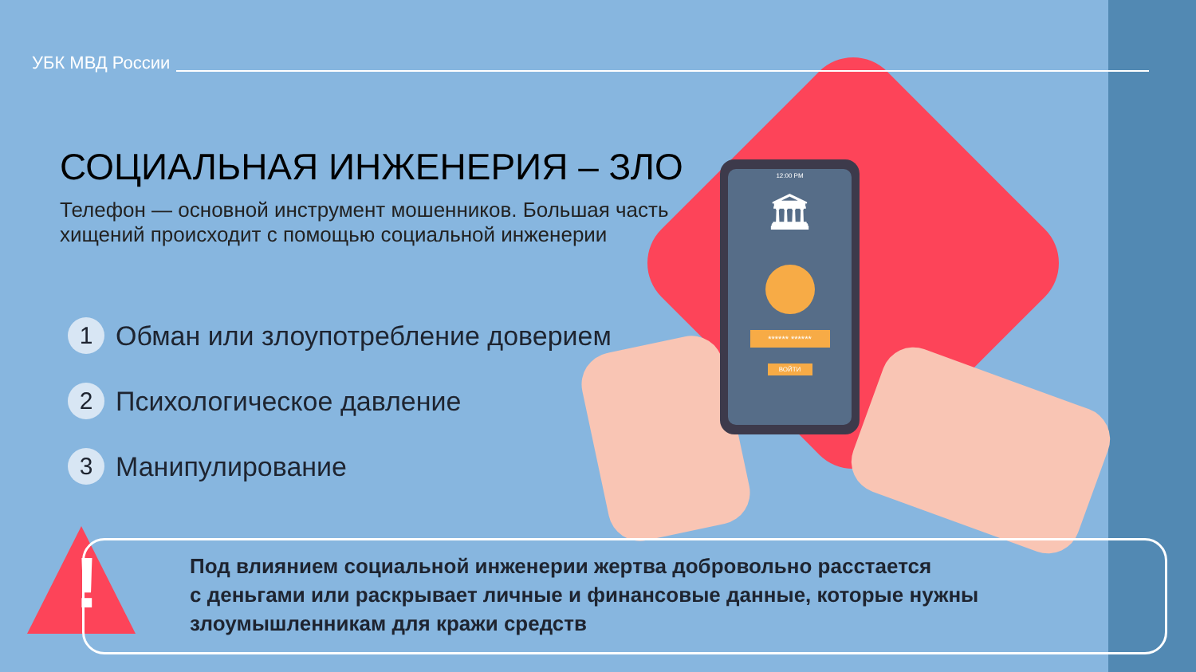12:00 PM
🏛
****** ******
ВОЙТИ
УБК МВД России
СОЦИАЛЬНАЯ ИНЖЕНЕРИЯ – ЗЛО
Телефон — основной инструмент мошенников. Большая часть
хищений происходит с помощью социальной инженерии
1 Обман или злоупотребление доверием
2 Психологическое давление
3 Манипулирование
!
Под влиянием социальной инженерии жертва добровольно расстается
с деньгами или раскрывает личные и финансовые данные, которые нужны
злоумышленникам для кражи средств